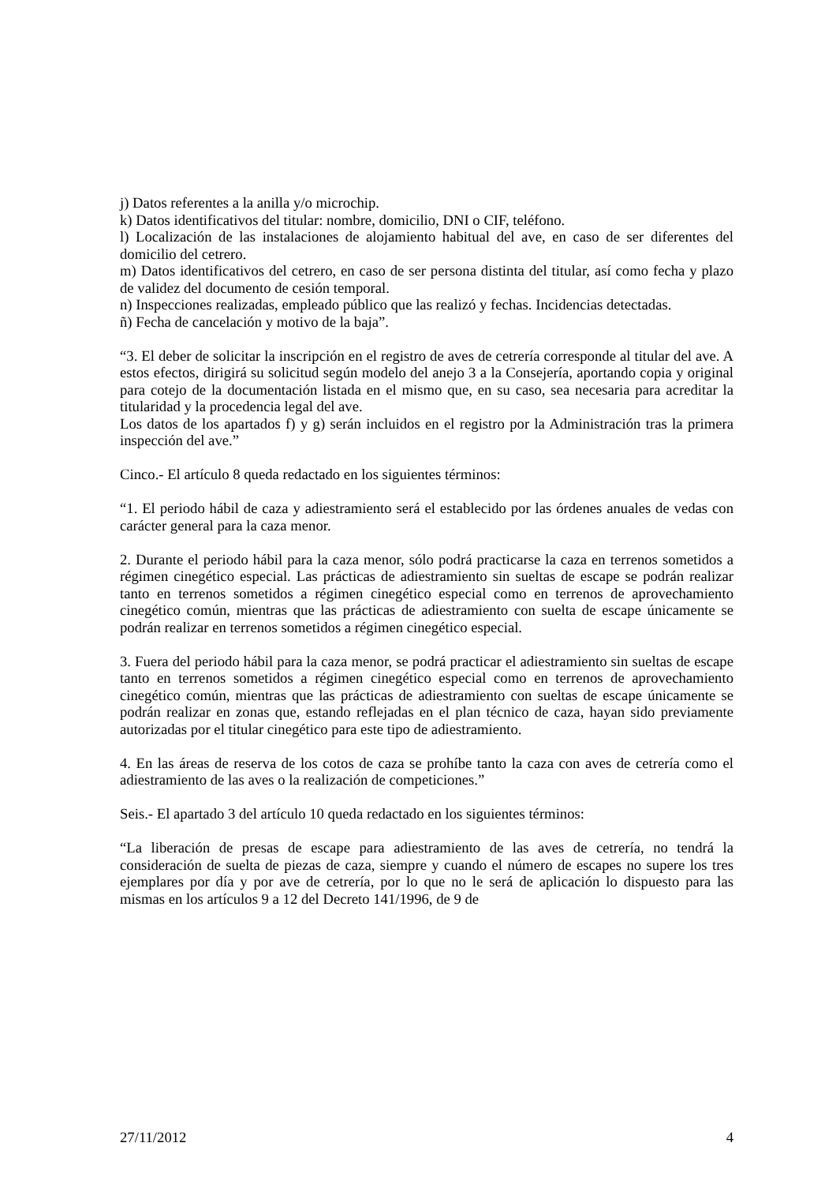j) Datos referentes a la anilla y/o microchip.
k) Datos identificativos del titular: nombre, domicilio, DNI o CIF, teléfono.
l) Localización de las instalaciones de alojamiento habitual del ave, en caso de ser diferentes del domicilio del cetrero.
m) Datos identificativos del cetrero, en caso de ser persona distinta del titular, así como fecha y plazo de validez del documento de cesión temporal.
n) Inspecciones realizadas, empleado público que las realizó y fechas. Incidencias detectadas.
ñ) Fecha de cancelación y motivo de la baja”.
“3. El deber de solicitar la inscripción en el registro de aves de cetrería corresponde al titular del ave. A estos efectos, dirigirá su solicitud según modelo del anejo 3 a la Consejería, aportando copia y original para cotejo de la documentación listada en el mismo que, en su caso, sea necesaria para acreditar la titularidad y la procedencia legal del ave.
Los datos de los apartados f) y g) serán incluidos en el registro por la Administración tras la primera inspección del ave.”
Cinco.- El artículo 8 queda redactado en los siguientes términos:
“1. El periodo hábil de caza y adiestramiento será el establecido por las órdenes anuales de vedas con carácter general para la caza menor.
2. Durante el periodo hábil para la caza menor, sólo podrá practicarse la caza en terrenos sometidos a régimen cinegético especial. Las prácticas de adiestramiento sin sueltas de escape se podrán realizar tanto en terrenos sometidos a régimen cinegético especial como en terrenos de aprovechamiento cinegético común, mientras que las prácticas de adiestramiento con suelta de escape únicamente se podrán realizar en terrenos sometidos a régimen cinegético especial.
3. Fuera del periodo hábil para la caza menor, se podrá practicar el adiestramiento sin sueltas de escape tanto en terrenos sometidos a régimen cinegético especial como en terrenos de aprovechamiento cinegético común, mientras que las prácticas de adiestramiento con sueltas de escape únicamente se podrán realizar en zonas que, estando reflejadas en el plan técnico de caza, hayan sido previamente autorizadas por el titular cinegético para este tipo de adiestramiento.
4. En las áreas de reserva de los cotos de caza se prohíbe tanto la caza con aves de cetrería como el adiestramiento de las aves o la realización de competiciones.”
Seis.- El apartado 3 del artículo 10 queda redactado en los siguientes términos:
“La liberación de presas de escape para adiestramiento de las aves de cetrería, no tendrá la consideración de suelta de piezas de caza, siempre y cuando el número de escapes no supere los tres ejemplares por día y por ave de cetrería, por lo que no le será de aplicación lo dispuesto para las mismas en los artículos 9 a 12 del Decreto 141/1996, de 9 de
27/11/2012 4